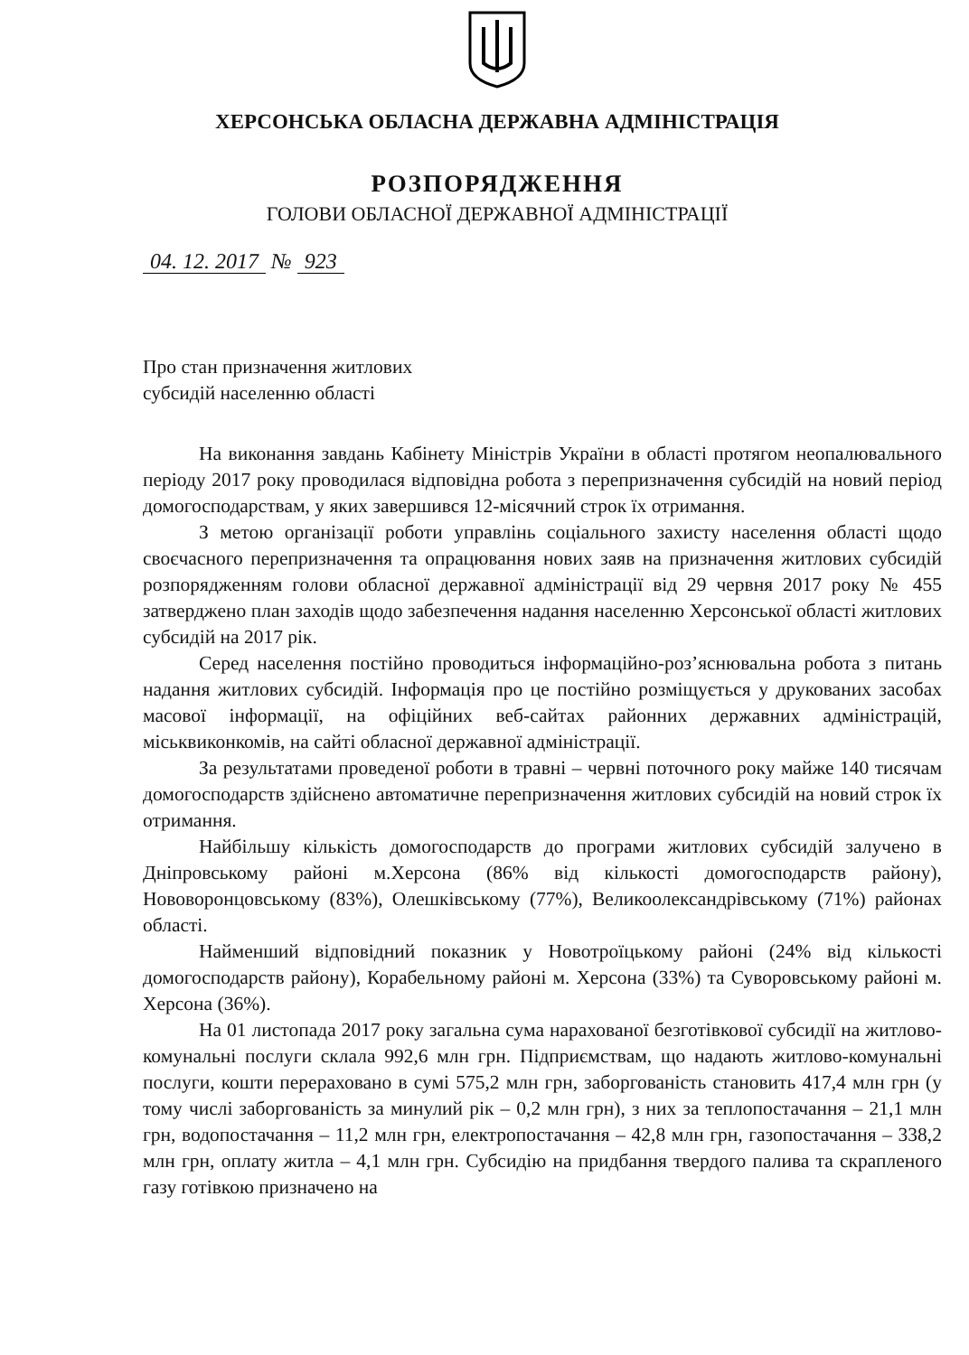ХЕРСОНСЬКА ОБЛАСНА ДЕРЖАВНА АДМІНІСТРАЦІЯ
РОЗПОРЯДЖЕННЯ
ГОЛОВИ ОБЛАСНОЇ ДЕРЖАВНОЇ АДМІНІСТРАЦІЇ
04. 12. 2017 № 923
Про стан призначення житлових
субсидій населенню області
На виконання завдань Кабінету Міністрів України в області протягом неопалювального періоду 2017 року проводилася відповідна робота з перепризначення субсидій на новий період домогосподарствам, у яких завершився 12-місячний строк їх отримання.
З метою організації роботи управлінь соціального захисту населення області щодо своєчасного перепризначення та опрацювання нових заяв на призначення житлових субсидій розпорядженням голови обласної державної адміністрації від 29 червня 2017 року № 455 затверджено план заходів щодо забезпечення надання населенню Херсонської області житлових субсидій на 2017 рік.
Серед населення постійно проводиться інформаційно-роз’яснювальна робота з питань надання житлових субсидій. Інформація про це постійно розміщується у друкованих засобах масової інформації, на офіційних веб-сайтах районних державних адміністрацій, міськвиконкомів, на сайті обласної державної адміністрації.
За результатами проведеної роботи в травні – червні поточного року майже 140 тисячам домогосподарств здійснено автоматичне перепризначення житлових субсидій на новий строк їх отримання.
Найбільшу кількість домогосподарств до програми житлових субсидій залучено в Дніпровському районі м.Херсона (86% від кількості домогосподарств району), Нововоронцовському (83%), Олешківському (77%), Великоолександрівському (71%) районах області.
Найменший відповідний показник у Новотроїцькому районі (24% від кількості домогосподарств району), Корабельному районі м. Херсона (33%) та Суворовському районі м. Херсона (36%).
На 01 листопада 2017 року загальна сума нарахованої безготівкової субсидії на житлово-комунальні послуги склала 992,6 млн грн. Підприємствам, що надають житлово-комунальні послуги, кошти перераховано в сумі 575,2 млн грн, заборгованість становить 417,4 млн грн (у тому числі заборгованість за минулий рік – 0,2 млн грн), з них за теплопостачання – 21,1 млн грн, водопостачання – 11,2 млн грн, електропостачання – 42,8 млн грн, газопостачання – 338,2 млн грн, оплату житла – 4,1 млн грн. Субсидію на придбання твердого палива та скрапленого газу готівкою призначено на